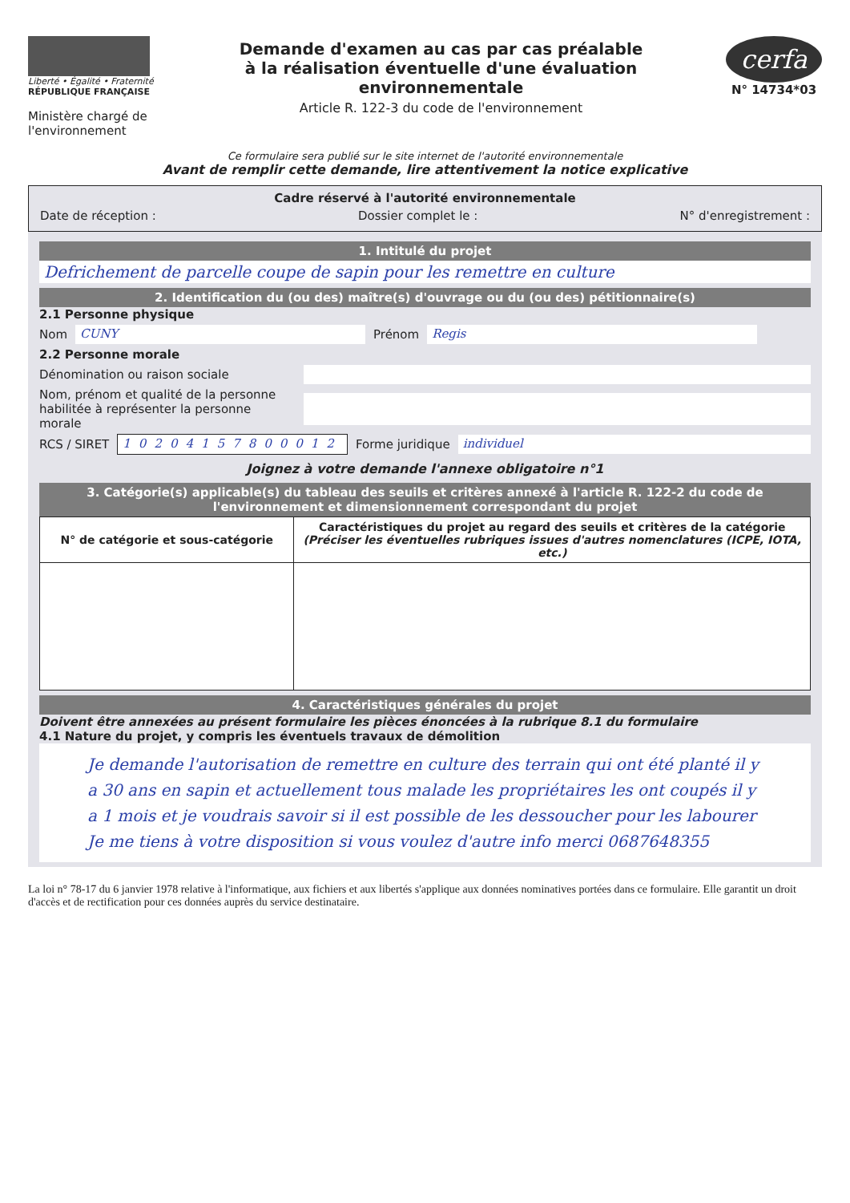Liberté • Égalité • Fraternité
RÉPUBLIQUE FRANÇAISE
Ministère chargé de l'environnement
Demande d'examen au cas par cas préalable
à la réalisation éventuelle d'une évaluation environnementale
Article R. 122-3 du code de l'environnement
cerfa
N° 14734*03
Ce formulaire sera publié sur le site internet de l'autorité environnementale
Avant de remplir cette demande, lire attentivement la notice explicative
Cadre réservé à l'autorité environnementale
Date de réception : Dossier complet le : N° d'enregistrement :
1. Intitulé du projet
Defrichement de parcelle coupe de sapin pour les remettre en culture
2. Identification du (ou des) maître(s) d'ouvrage ou du (ou des) pétitionnaire(s)
2.1 Personne physique
Nom CUNY Prénom Regis
2.2 Personne morale
Dénomination ou raison sociale
Nom, prénom et qualité de la personne habilitée à représenter la personne morale
RCS / SIRET 10204157800012 Forme juridique individuel
Joignez à votre demande l'annexe obligatoire n°1
3. Catégorie(s) applicable(s) du tableau des seuils et critères annexé à l'article R. 122-2 du code de l'environnement et dimensionnement correspondant du projet
| N° de catégorie et sous-catégorie | Caractéristiques du projet au regard des seuils et critères de la catégorie (Préciser les éventuelles rubriques issues d'autres nomenclatures (ICPE, IOTA, etc.) |
| --- | --- |
4. Caractéristiques générales du projet
Doivent être annexées au présent formulaire les pièces énoncées à la rubrique 8.1 du formulaire
4.1 Nature du projet, y compris les éventuels travaux de démolition
Je demande l'autorisation de remettre en culture des terrain qui ont été planté il y a 30 ans en sapin et actuellement tous malade les propriétaires les ont coupés il y a 1 mois et je voudrais savoir si il est possible de les dessoucher pour les labourer
Je me tiens à votre disposition si vous voulez d'autre info merci 0687648355
La loi n° 78-17 du 6 janvier 1978 relative à l'informatique, aux fichiers et aux libertés s'applique aux données nominatives portées dans ce formulaire. Elle garantit un droit d'accès et de rectification pour ces données auprès du service destinataire.